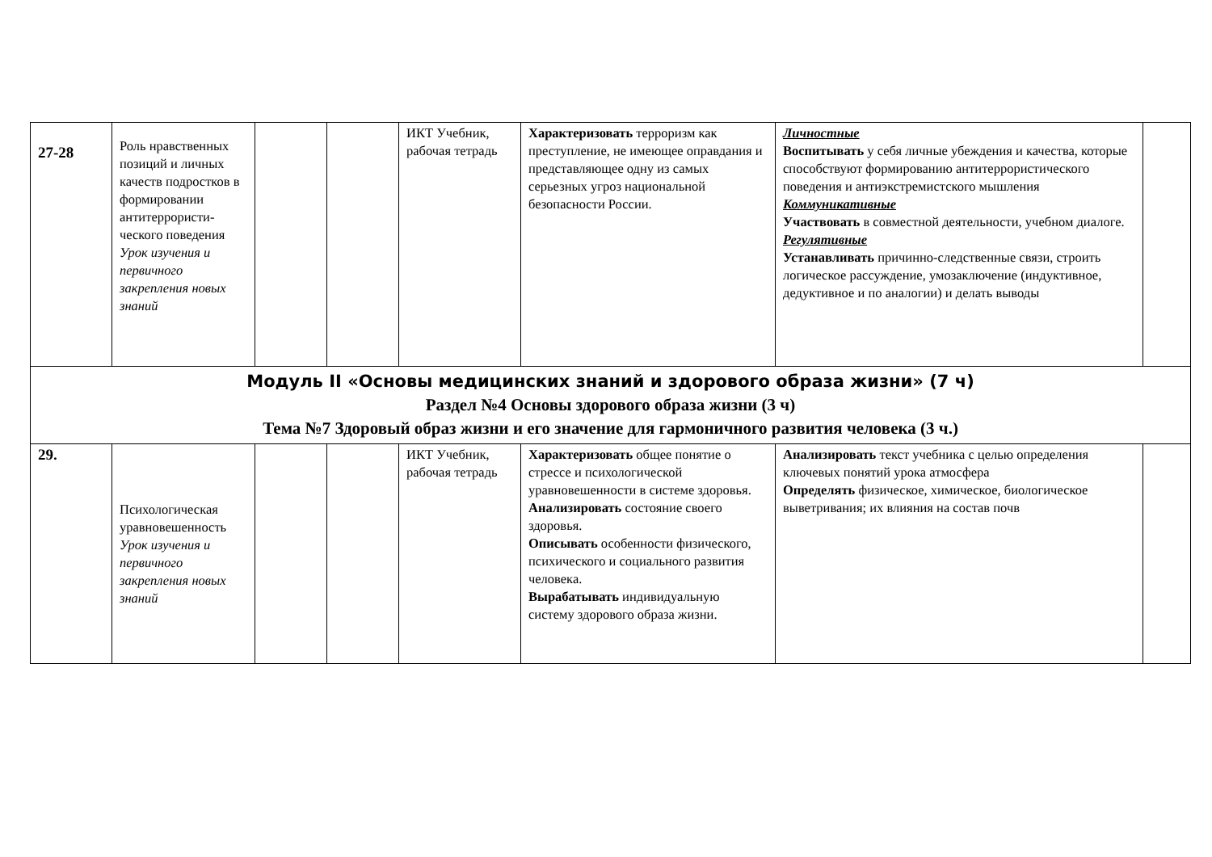| 27-28 | Роль нравственных позиций и личных качеств подростков в формировании антитеррористи­ческого поведения Урок изучения и первичного закрепления новых знаний | | | ИКТ Учебник, рабочая тетрадь | Характеризовать терроризм как преступление, не имеющее оправдания и представляющее одну из самых серьезных угроз национальной безопасности России. | Личностные Воспитывать у себя личные убеждения и качества, которые способствуют формированию антитеррористического поведения и антиэкстремистского мышления Коммуникативные Участвовать в совместной деятельности, учебном диалоге. Регулятивные Устанавливать причинно-следственные связи, строить логическое рассуждение, умозаключение (индуктивное, дедуктивное и по аналогии) и делать выводы | |
| Модуль II «Основы медицинских знаний и здорового образа жизни» (7 ч) Раздел №4 Основы здорового образа жизни (3 ч) Тема №7 Здоровый образ жизни и его значение для гармоничного развития человека (3 ч.) | | | | | | | |
| 29. | Психологическая уравновешенность Урок изучения и первичного закрепления новых знаний | | | ИКТ Учебник, рабочая тетрадь | Характеризовать общее понятие о стрессе и психологической уравновешенности в системе здоровья. Анализировать состояние своего здоровья. Описывать особенности физического, психического и социального развития человека. Вырабатывать индивидуальную систему здорового образа жизни. | Анализировать текст учебника с целью определения ключевых понятий урока атмосфера Определять физическое, химическое, биологическое выветривания; их влияния на состав почв | |